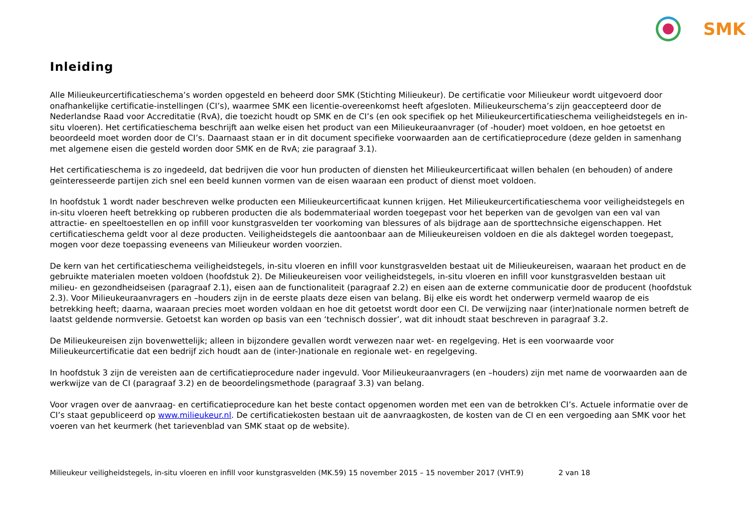SMK
Inleiding
Alle Milieukeurcertificatieschema’s worden opgesteld en beheerd door SMK (Stichting Milieukeur). De certificatie voor Milieukeur wordt uitgevoerd door onafhankelijke certificatie-instellingen (CI’s), waarmee SMK een licentie-overeenkomst heeft afgesloten. Milieukeurschema’s zijn geaccepteerd door de Nederlandse Raad voor Accreditatie (RvA), die toezicht houdt op SMK en de CI’s (en ook specifiek op het Milieukeurcertificatieschema veiligheidstegels en in-situ vloeren). Het certificatieschema beschrijft aan welke eisen het product van een Milieukeuraanvrager (of -houder) moet voldoen, en hoe getoetst en beoordeeld moet worden door de CI’s. Daarnaast staan er in dit document specifieke voorwaarden aan de certificatieprocedure (deze gelden in samenhang met algemene eisen die gesteld worden door SMK en de RvA; zie paragraaf 3.1).
Het certificatieschema is zo ingedeeld, dat bedrijven die voor hun producten of diensten het Milieukeurcertificaat willen behalen (en behouden) of andere geïnteresseerde partijen zich snel een beeld kunnen vormen van de eisen waaraan een product of dienst moet voldoen.
In hoofdstuk 1 wordt nader beschreven welke producten een Milieukeurcertificaat kunnen krijgen. Het Milieukeurcertificatieschema voor veiligheidstegels en in-situ vloeren heeft betrekking op rubberen producten die als bodemmateriaal worden toegepast voor het beperken van de gevolgen van een val van attractie- en speeltoestellen en op infill voor kunstgrasvelden ter voorkoming van blessures of als bijdrage aan de sporttechnsiche eigenschappen. Het certificatieschema geldt voor al deze producten. Veiligheidstegels die aantoonbaar aan de Milieukeureisen voldoen en die als daktegel worden toegepast, mogen voor deze toepassing eveneens van Milieukeur worden voorzien.
De kern van het certificatieschema veiligheidstegels, in-situ vloeren en infill voor kunstgrasvelden bestaat uit de Milieukeureisen, waaraan het product en de gebruikte materialen moeten voldoen (hoofdstuk 2). De Milieukeureisen voor veiligheidstegels, in-situ vloeren en infill voor kunstgrasvelden bestaan uit milieu- en gezondheidseisen (paragraaf 2.1), eisen aan de functionaliteit (paragraaf 2.2) en eisen aan de externe communicatie door de producent (hoofdstuk 2.3). Voor Milieukeuraanvragers en –houders zijn in de eerste plaats deze eisen van belang. Bij elke eis wordt het onderwerp vermeld waarop de eis betrekking heeft; daarna, waaraan precies moet worden voldaan en hoe dit getoetst wordt door een CI. De verwijzing naar (inter)nationale normen betreft de laatst geldende normversie. Getoetst kan worden op basis van een ‘technisch dossier’, wat dit inhoudt staat beschreven in paragraaf 3.2.
De Milieukeureisen zijn bovenwettelijk; alleen in bijzondere gevallen wordt verwezen naar wet- en regelgeving. Het is een voorwaarde voor Milieukeurcertificatie dat een bedrijf zich houdt aan de (inter-)nationale en regionale wet- en regelgeving.
In hoofdstuk 3 zijn de vereisten aan de certificatieprocedure nader ingevuld. Voor Milieukeuraanvragers (en –houders) zijn met name de voorwaarden aan de werkwijze van de CI (paragraaf 3.2) en de beoordelingsmethode (paragraaf 3.3) van belang.
Voor vragen over de aanvraag- en certificatieprocedure kan het beste contact opgenomen worden met een van de betrokken CI’s. Actuele informatie over de CI’s staat gepubliceerd op www.milieukeur.nl. De certificatiekosten bestaan uit de aanvraagkosten, de kosten van de CI en een vergoeding aan SMK voor het voeren van het keurmerk (het tarievenblad van SMK staat op de website).
Milieukeur veiligheidstegels, in-situ vloeren en infill voor kunstgrasvelden (MK.59) 15 november 2015 – 15 november 2017 (VHT.9) 2 van 18